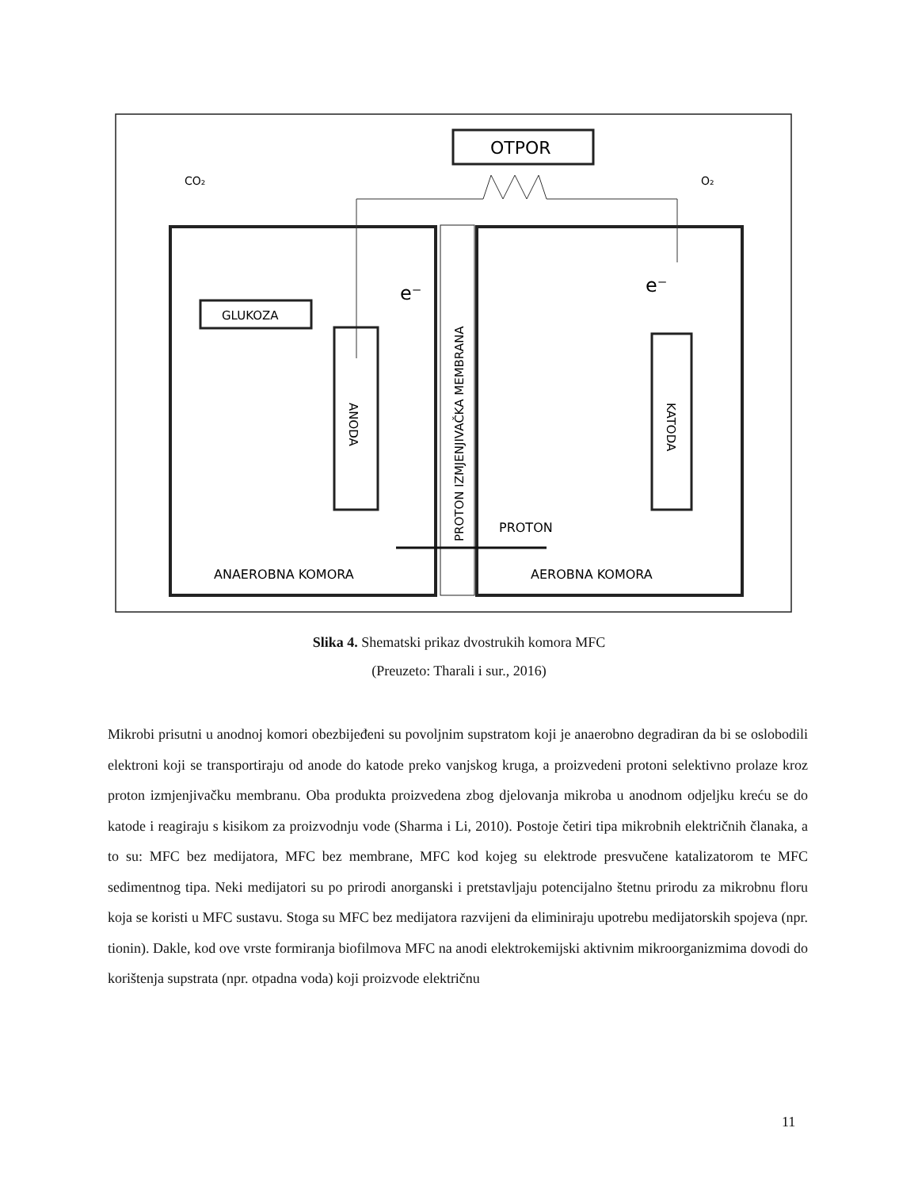PROTON IZMJENJIVAČKA MEMBRANA
OTPOR
CO₂
O₂
GLUKOZA
ANODA
KATODA
e⁻
e⁻
PROTON
ANAEROBNA KOMORA
AEROBNA KOMORA
Slika 4. Shematski prikaz dvostrukih komora MFC
(Preuzeto: Tharali i sur., 2016)
Mikrobi prisutni u anodnoj komori obezbijeđeni su povoljnim supstratom koji je anaerobno degradiran da bi se oslobodili elektroni koji se transportiraju od anode do katode preko vanjskog kruga, a proizvedeni protoni selektivno prolaze kroz proton izmjenjivačku membranu. Oba produkta proizvedena zbog djelovanja mikroba u anodnom odjeljku kreću se do katode i reagiraju s kisikom za proizvodnju vode (Sharma i Li, 2010). Postoje četiri tipa mikrobnih električnih članaka, a to su: MFC bez medijatora, MFC bez membrane, MFC kod kojeg su elektrode presvučene katalizatorom te MFC sedimentnog tipa. Neki medijatori su po prirodi anorganski i pretstavljaju potencijalno štetnu prirodu za mikrobnu floru koja se koristi u MFC sustavu. Stoga su MFC bez medijatora razvijeni da eliminiraju upotrebu medijatorskih spojeva (npr. tionin). Dakle, kod ove vrste formiranja biofilmova MFC na anodi elektrokemijski aktivnim mikroorganizmima dovodi do korištenja supstrata (npr. otpadna voda) koji proizvode električnu
11